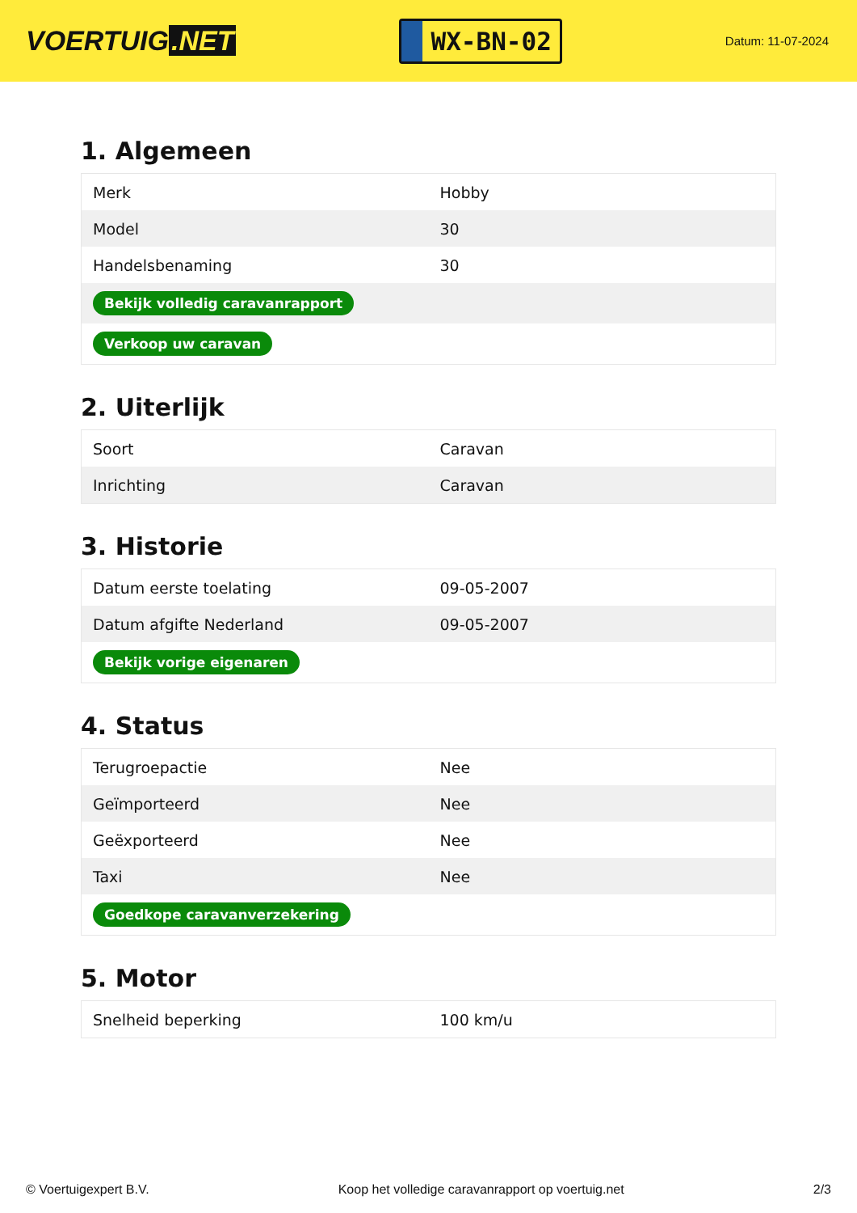VOERTUIG.NET
WX-BN-02
Datum: 11-07-2024
1. Algemeen
| Merk | Hobby |
| Model | 30 |
| Handelsbenaming | 30 |
| Bekijk volledig caravanrapport | |
| Verkoop uw caravan | |
2. Uiterlijk
| Soort | Caravan |
| Inrichting | Caravan |
3. Historie
| Datum eerste toelating | 09-05-2007 |
| Datum afgifte Nederland | 09-05-2007 |
| Bekijk vorige eigenaren | |
4. Status
| Terugroepactie | Nee |
| Geïmporteerd | Nee |
| Geëxporteerd | Nee |
| Taxi | Nee |
| Goedkope caravanverzekering | |
5. Motor
| Snelheid beperking | 100 km/u |
© Voertuigexpert B.V. Koop het volledige caravanrapport op voertuig.net 2/3